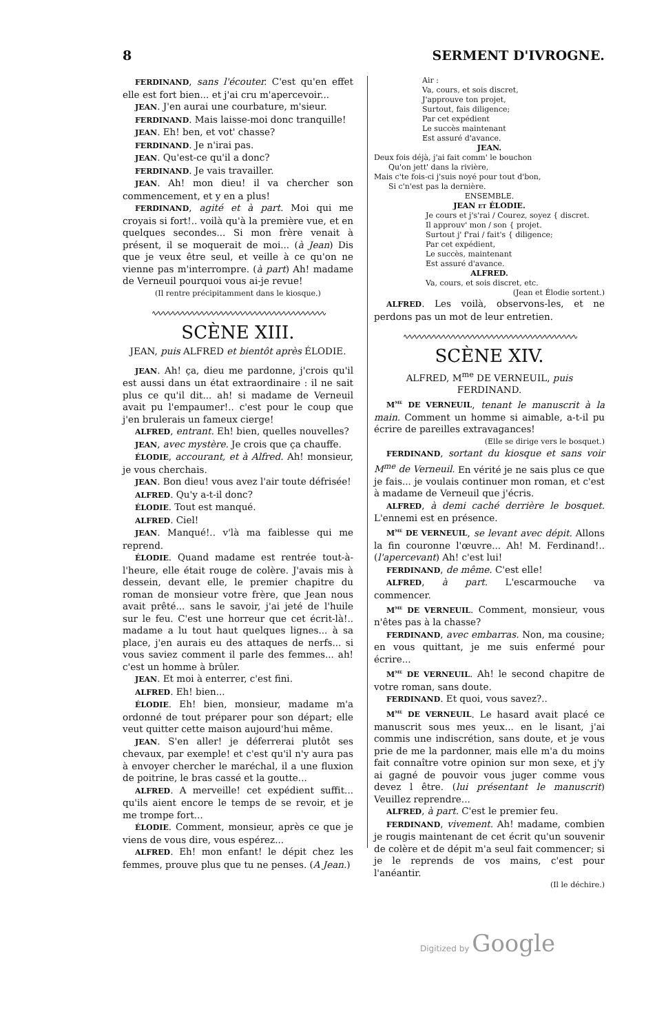8 SERMENT D'IVROGNE.
FERDINAND, sans l'écouter. C'est qu'en effet elle est fort bien... et j'ai cru m'apercevoir...
JEAN. J'en aurai une courbature, m'sieur.
FERDINAND. Mais laisse-moi donc tranquille!
JEAN. Eh! ben, et vot' chasse?
FERDINAND. Je n'irai pas.
JEAN. Qu'est-ce qu'il a donc?
FERDINAND. Je vais travailler.
JEAN. Ah! mon dieu! il va chercher son commencement, et y en a plus!
FERDINAND, agité et à part. Moi qui me croyais si fort!.. voilà qu'à la première vue, et en quelques secondes... Si mon frère venait à présent, il se moquerait de moi... (à Jean) Dis que je veux être seul, et veille à ce qu'on ne vienne pas m'interrompre. (à part) Ah! madame de Verneuil pourquoi vous ai-je revue!
(Il rentre précipitamment dans le kiosque.)
∿∿∿∿∿∿∿∿∿∿∿∿∿∿∿∿∿∿∿∿∿∿∿∿∿∿∿∿∿∿∿∿∿∿∿∿
SCÈNE XIII.
JEAN, puis ALFRED et bientôt après ÉLODIE.
JEAN. Ah! ça, dieu me pardonne, j'crois qu'il est aussi dans un état extraordinaire : il ne sait plus ce qu'il dit... ah! si madame de Verneuil avait pu l'empaumer!.. c'est pour le coup que j'en brulerais un fameux cierge!
ALFRED, entrant. Eh! bien, quelles nouvelles?
JEAN, avec mystère. Je crois que ça chauffe.
ÉLODIE, accourant, et à Alfred. Ah! monsieur, je vous cherchais.
JEAN. Bon dieu! vous avez l'air toute défrisée!
ALFRED. Qu'y a-t-il donc?
ÉLODIE. Tout est manqué.
ALFRED. Ciel!
JEAN. Manqué!.. v'là ma faiblesse qui me reprend.
ÉLODIE. Quand madame est rentrée tout-à-l'heure, elle était rouge de colère. J'avais mis à dessein, devant elle, le premier chapitre du roman de monsieur votre frère, que Jean nous avait prêté... sans le savoir, j'ai jeté de l'huile sur le feu. C'est une horreur que cet écrit-là!.. madame a lu tout haut quelques lignes... à sa place, j'en aurais eu des attaques de nerfs... si vous saviez comment il parle des femmes... ah! c'est un homme à brûler.
JEAN. Et moi à enterrer, c'est fini.
ALFRED. Eh! bien...
ÉLODIE. Eh! bien, monsieur, madame m'a ordonné de tout préparer pour son départ; elle veut quitter cette maison aujourd'hui même.
JEAN. S'en aller! je déferrerai plutôt ses chevaux, par exemple! et c'est qu'il n'y aura pas à envoyer chercher le maréchal, il a une fluxion de poitrine, le bras cassé et la goutte...
ALFRED. A merveille! cet expédient suffit... qu'ils aient encore le temps de se revoir, et je me trompe fort...
ÉLODIE. Comment, monsieur, après ce que je viens de vous dire, vous espérez...
ALFRED. Eh! mon enfant! le dépit chez les femmes, prouve plus que tu ne penses. (A Jean.)
Air :
Va, cours, et sois discret,
J'approuve ton projet,
Surtout, fais diligence;
Par cet expédient
Le succès maintenant
Est assuré d'avance.
JEAN.
Deux fois déjà, j'ai fait comm' le bouchon
Qu'on jett' dans la rivière,
Mais c'te fois-ci j'suis noyé pour tout d'bon,
Si c'n'est pas la dernière.
ENSEMBLE.
JEAN et ÉLODIE.
Je cours et j's'rai / Courez, soyez { discret.
Il approuv' mon / son { projet.
Surtout j' f'rai / fait's { diligence;
Par cet expédient,
Le succès, maintenant
Est assuré d'avance.
ALFRED.
Va, cours, et sois discret, etc.
(Jean et Élodie sortent.)
ALFRED. Les voilà, observons-les, et ne perdons pas un mot de leur entretien.
∿∿∿∿∿∿∿∿∿∿∿∿∿∿∿∿∿∿∿∿∿∿∿∿∿∿∿∿∿∿∿∿∿∿∿∿
SCÈNE XIV.
ALFRED, M<sup>me</sup> DE VERNEUIL, puis FERDINAND.
M<sup>me</sup> DE VERNEUIL, tenant le manuscrit à la main. Comment un homme si aimable, a-t-il pu écrire de pareilles extravagances!
(Elle se dirige vers le bosquet.)
FERDINAND, sortant du kiosque et sans voir M<sup>me</sup> de Verneuil. En vérité je ne sais plus ce que je fais... je voulais continuer mon roman, et c'est à madame de Verneuil que j'écris.
ALFRED, à demi caché derrière le bosquet. L'ennemi est en présence.
M<sup>me</sup> DE VERNEUIL, se levant avec dépit. Allons la fin couronne l'œuvre... Ah! M. Ferdinand!.. (l'apercevant) Ah! c'est lui!
FERDINAND, de même. C'est elle!
ALFRED, à part. L'escarmouche va commencer.
M<sup>me</sup> DE VERNEUIL. Comment, monsieur, vous n'êtes pas à la chasse?
FERDINAND, avec embarras. Non, ma cousine; en vous quittant, je me suis enfermé pour écrire...
M<sup>me</sup> DE VERNEUIL. Ah! le second chapitre de votre roman, sans doute.
FERDINAND. Et quoi, vous savez?..
M<sup>me</sup> DE VERNEUIL. Le hasard avait placé ce manuscrit sous mes yeux... en le lisant, j'ai commis une indiscrétion, sans doute, et je vous prie de me la pardonner, mais elle m'a du moins fait connaître votre opinion sur mon sexe, et j'y ai gagné de pouvoir vous juger comme vous devez l être. (lui présentant le manuscrit) Veuillez reprendre...
ALFRED, à part. C'est le premier feu.
FERDINAND, vivement. Ah! madame, combien je rougis maintenant de cet écrit qu'un souvenir de colère et de dépit m'a seul fait commencer; si je le reprends de vos mains, c'est pour l'anéantir.
(Il le déchire.)
Digitized by Google